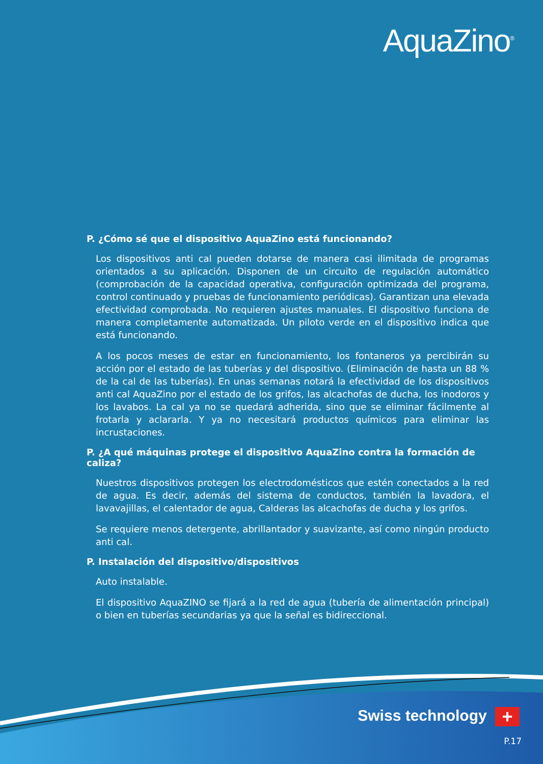AquaZino<sup>®</sup>
P. ¿Cómo sé que el dispositivo AquaZino está funcionando?
Los dispositivos anti cal pueden dotarse de manera casi ilimitada de programas orientados a su aplicación. Disponen de un circuito de regulación automático (comprobación de la capacidad operativa, configuración optimizada del programa, control continuado y pruebas de funcionamiento periódicas). Garantizan una elevada efectividad comprobada. No requieren ajustes manuales. El dispositivo funciona de manera completamente automatizada. Un piloto verde en el dispositivo indica que está funcionando.
A los pocos meses de estar en funcionamiento, los fontaneros ya percibirán su acción por el estado de las tuberías y del dispositivo. (Eliminación de hasta un 88 % de la cal de las tuberías). En unas semanas notará la efectividad de los dispositivos anti cal AquaZino por el estado de los grifos, las alcachofas de ducha, los inodoros y los lavabos. La cal ya no se quedará adherida, sino que se eliminar fácilmente al frotarla y aclararla. Y ya no necesitará productos químicos para eliminar las incrustaciones.
P. ¿A qué máquinas protege el dispositivo AquaZino contra la formación de caliza?
Nuestros dispositivos protegen los electrodomésticos que estén conectados a la red de agua. Es decir, además del sistema de conductos, también la lavadora, el lavavajillas, el calentador de agua, Calderas las alcachofas de ducha y los grifos.
Se requiere menos detergente, abrillantador y suavizante, así como ningún producto anti cal.
P. Instalación del dispositivo/dispositivos
Auto instalable.
El dispositivo AquaZINO se fijará a la red de agua (tubería de alimentación principal) o bien en tuberías secundarias ya que la señal es bidireccional.
Swiss technology +
P.17